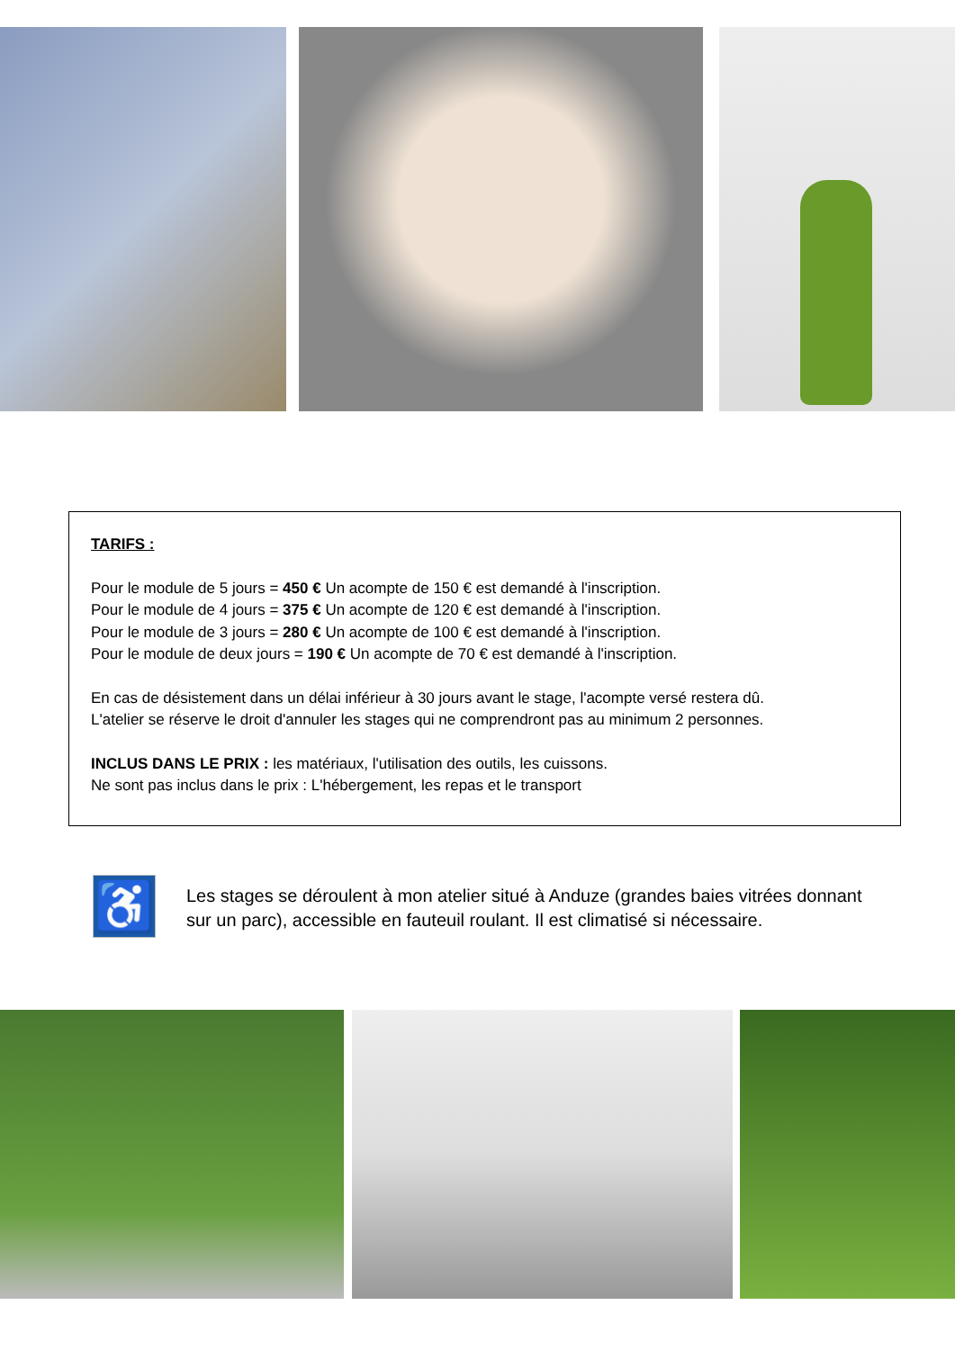TARIFS :
Pour le module de 5 jours = 450 € Un acompte de 150 € est demandé à l'inscription.
Pour le module de 4 jours = 375 € Un acompte de 120 € est demandé à l'inscription.
Pour le module de 3 jours = 280 € Un acompte de 100 € est demandé à l'inscription.
Pour le module de deux jours = 190 € Un acompte de 70 € est demandé à l'inscription.
En cas de désistement dans un délai inférieur à 30 jours avant le stage, l'acompte versé restera dû.
L'atelier se réserve le droit d'annuler les stages qui ne comprendront pas au minimum 2 personnes.
INCLUS DANS LE PRIX : les matériaux, l'utilisation des outils, les cuissons.
Ne sont pas inclus dans le prix : L'hébergement, les repas et le transport
♿
Les stages se déroulent à mon atelier situé à Anduze (grandes baies vitrées donnant sur un parc), accessible en fauteuil roulant. Il est climatisé si nécessaire.